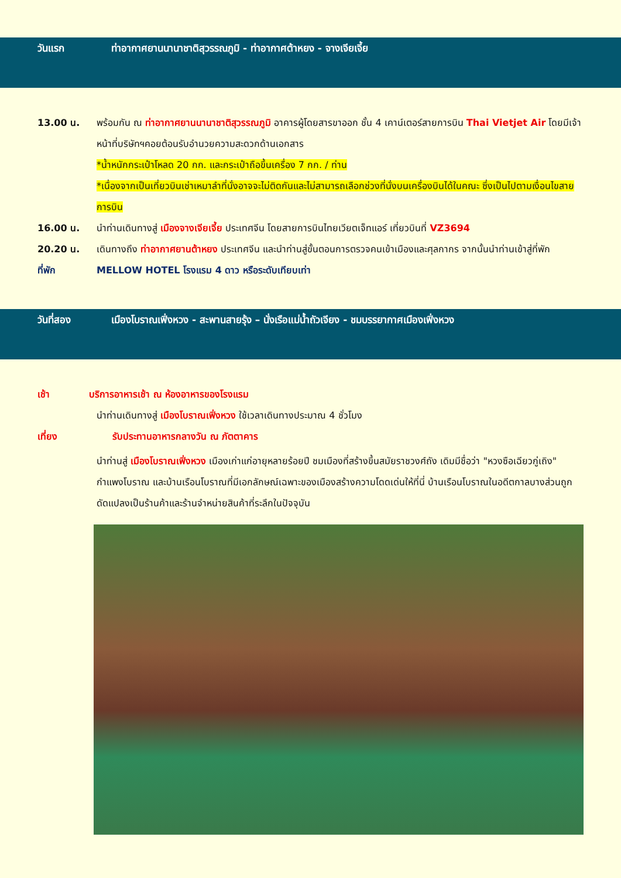วันแรก ท่าอากาศยานนานาชาติสุวรรณภูมิ - ท่าอากาศต้าหยง - จางเจียเจี้ย
13.00 น. พร้อมกัน ณ ท่าอากาศยานนานาชาติสุวรรณภูมิ อาคารผู้โดยสารขาออก ชั้น 4 เคาน์เตอร์สายการบิน Thai Vietjet Air โดยมีเจ้าหน้าที่บริษัทฯคอยต้อนรับอำนวยความสะดวกด้านเอกสาร
*น้ำหนักกระเป๋าโหลด 20 กก. และกระเป๋าถือขึ้นเครื่อง 7 กก. / ท่าน
*เนื่องจากเป็นเที่ยวบินเช่าเหมาลำที่นั่งอาจจะไม่ติดกันและไม่สามารถเลือกช่วงที่นั่งบนเครื่องบินได้ในคณะ ซึ่งเป็นไปตามเงื่อนไขสายการบิน
16.00 น. นำท่านเดินทางสู่ เมืองจางเจียเจี้ย ประเทศจีน โดยสายการบินไทยเวียตเจ็ทแอร์ เที่ยวบินที่ VZ3694
20.20 น. เดินทางถึง ท่าอากาศยานต้าหยง ประเทศจีน และนำท่านสู่ขั้นตอนการตรวจคนเข้าเมืองและศุลกากร จากนั้นนำท่านเข้าสู่ที่พัก
ที่พัก MELLOW HOTEL โรงแรม 4 ดาว หรือระดับเทียบเท่า
วันที่สอง เมืองโบราณเฟิ่งหวง - สะพานสายรุ้ง – นั่งเรือแม่น้ำถัวเจียง - ชมบรรยากาศเมืองเฟิ่งหวง
เช้า บริการอาหารเช้า ณ ห้องอาหารของโรงแรม
นำท่านเดินทางสู่ เมืองโบราณเฟิ่งหวง ใช้เวลาเดินทางประมาณ 4 ชั่วโมง
เที่ยง รับประทานอาหารกลางวัน ณ ภัตตาคาร
นำท่านสู่ เมืองโบราณเฟิ่งหวง เมืองเก่าแก่อายุหลายร้อยปี ชมเมืองที่สร้างขึ้นสมัยราชวงศ์ถัง เดิมมีชื่อว่า "หวงซือเฉียวกู่เถิง" กำแพงโบราณ และบ้านเรือนโบราณที่มีเอกลักษณ์เฉพาะของเมืองสร้างความโดดเด่นให้ที่นี่ บ้านเรือนโบราณในอดีตกาลบางส่วนถูกดัดแปลงเป็นร้านค้าและร้านจำหน่ายสินค้าที่ระลึกในปัจจุบัน